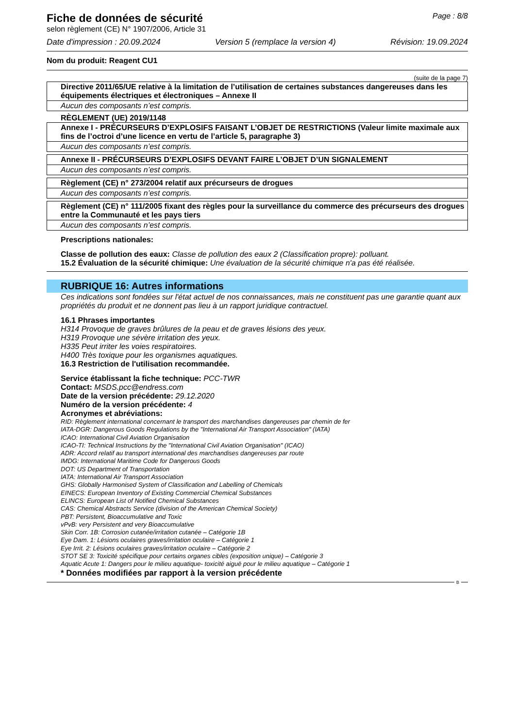Fiche de données de sécurité Page : 8/8
selon règlement (CE) N° 1907/2006, Article 31
Date d'impression : 20.09.2024 Version 5 (remplace la version 4) Révision: 19.09.2024
Nom du produit: Reagent CU1
(suite de la page 7)
| Directive 2011/65/UE relative à la limitation de l’utilisation de certaines substances dangereuses dans les équipements électriques et électroniques – Annexe II |
| Aucun des composants n’est compris. |
RÈGLEMENT (UE) 2019/1148
| Annexe I - PRÉCURSEURS D’EXPLOSIFS FAISANT L’OBJET DE RESTRICTIONS (Valeur limite maximale aux fins de l’octroi d’une licence en vertu de l’article 5, paragraphe 3) |
| Aucun des composants n’est compris. |
| Annexe II - PRÉCURSEURS D’EXPLOSIFS DEVANT FAIRE L’OBJET D’UN SIGNALEMENT |
| Aucun des composants n’est compris. |
| Règlement (CE) n° 273/2004 relatif aux précurseurs de drogues |
| Aucun des composants n’est compris. |
| Règlement (CE) n° 111/2005 fixant des règles pour la surveillance du commerce des précurseurs des drogues entre la Communauté et les pays tiers |
| Aucun des composants n’est compris. |
Prescriptions nationales:
Classe de pollution des eaux: Classe de pollution des eaux 2 (Classification propre): polluant.
15.2 Évaluation de la sécurité chimique: Une évaluation de la sécurité chimique n'a pas été réalisée.
RUBRIQUE 16: Autres informations
Ces indications sont fondées sur l'état actuel de nos connaissances, mais ne constituent pas une garantie quant aux propriétés du produit et ne donnent pas lieu à un rapport juridique contractuel.
16.1 Phrases importantes
H314 Provoque de graves brûlures de la peau et de graves lésions des yeux.
H319 Provoque une sévère irritation des yeux.
H335 Peut irriter les voies respiratoires.
H400 Très toxique pour les organismes aquatiques.
16.3 Restriction de l'utilisation recommandée.
Service établissant la fiche technique: PCC-TWR
Contact: MSDS.pcc@endress.com
Date de la version précédente: 29.12.2020
Numéro de la version précédente: 4
Acronymes et abréviations:
RID: Règlement international concernant le transport des marchandises dangereuses par chemin de fer
IATA-DGR: Dangerous Goods Regulations by the "International Air Transport Association" (IATA)
ICAO: International Civil Aviation Organisation
ICAO-TI: Technical Instructions by the "International Civil Aviation Organisation" (ICAO)
ADR: Accord relatif au transport international des marchandises dangereuses par route
IMDG: International Maritime Code for Dangerous Goods
DOT: US Department of Transportation
IATA: International Air Transport Association
GHS: Globally Harmonised System of Classification and Labelling of Chemicals
EINECS: European Inventory of Existing Commercial Chemical Substances
ELINCS: European List of Notified Chemical Substances
CAS: Chemical Abstracts Service (division of the American Chemical Society)
PBT: Persistent, Bioaccumulative and Toxic
vPvB: very Persistent and very Bioaccumulative
Skin Corr. 1B: Corrosion cutanée/irritation cutanée – Catégorie 1B
Eye Dam. 1: Lésions oculaires graves/irritation oculaire – Catégorie 1
Eye Irrit. 2: Lésions oculaires graves/irritation oculaire – Catégorie 2
STOT SE 3: Toxicité spécifique pour certains organes cibles (exposition unique) – Catégorie 3
Aquatic Acute 1: Dangers pour le milieu aquatique- toxicité aiguë pour le milieu aquatique – Catégorie 1
* Données modifiées par rapport à la version précédente
B